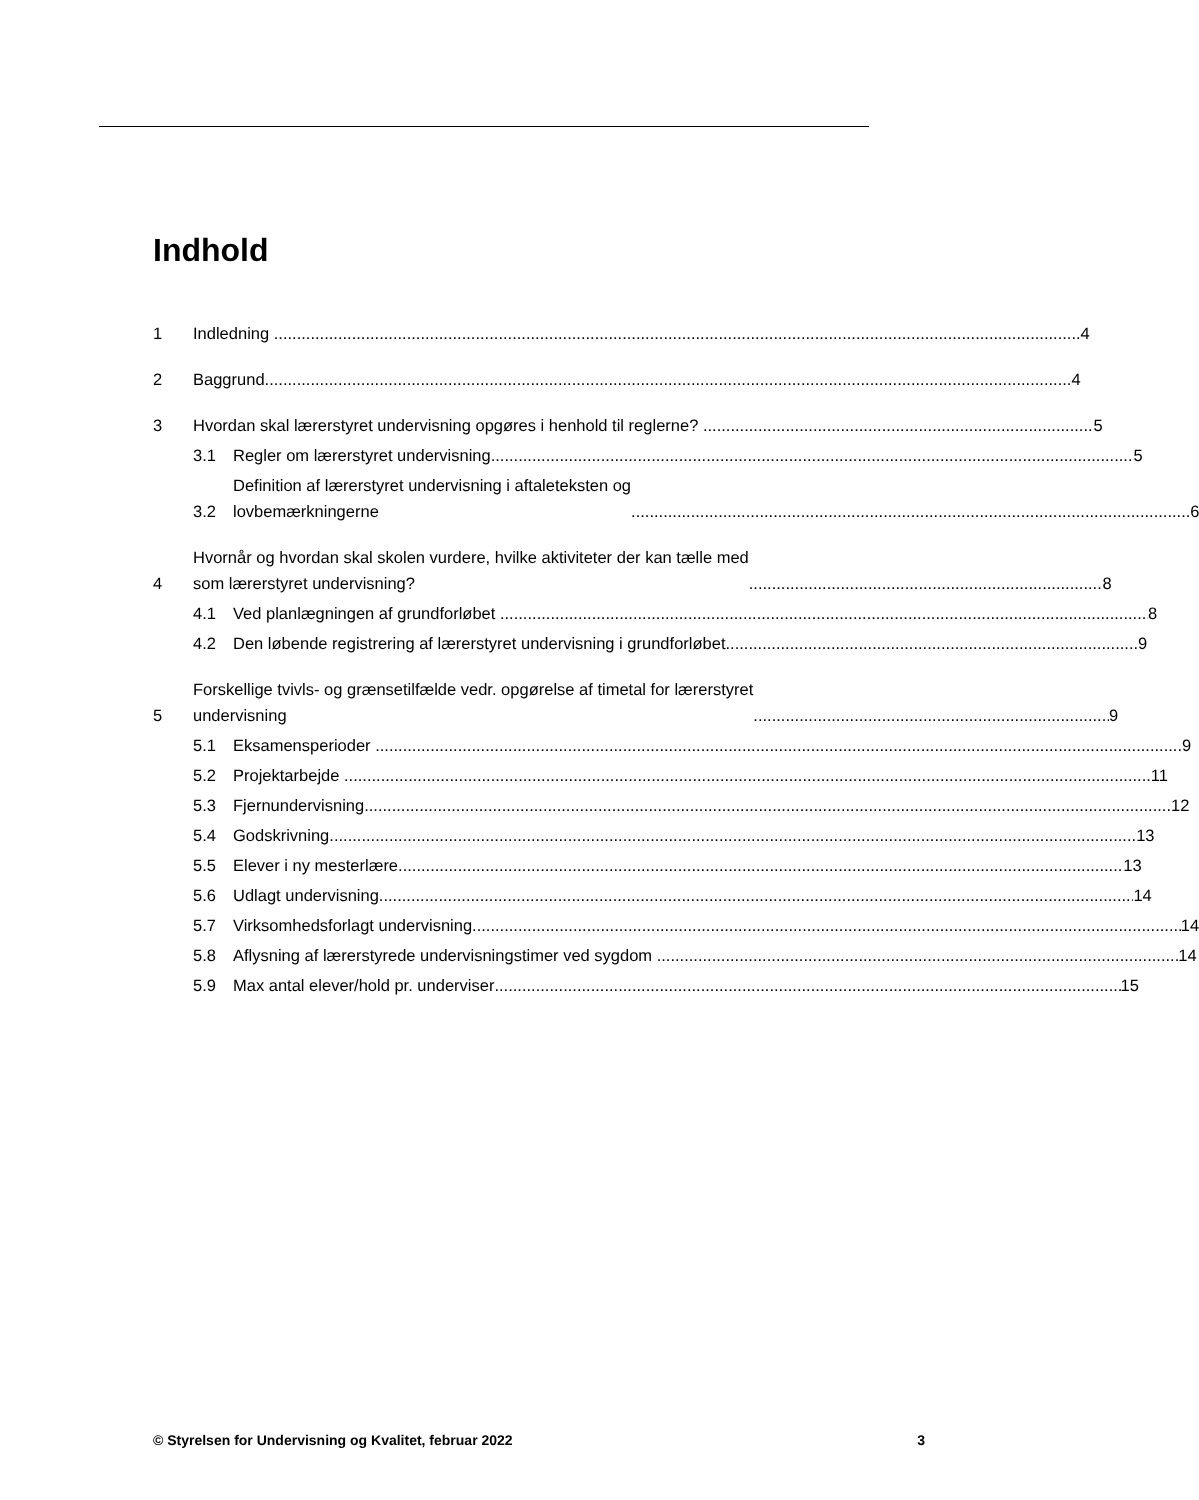Indhold
1
Indledning 4
2
Baggrund 4
3
Hvordan skal lærerstyret undervisning opgøres i henhold til reglerne? 5
3.1
Regler om lærerstyret undervisning 5
3.2
Definition af lærerstyret undervisning i aftaleteksten og
lovbemærkningerne 6
4
Hvornår og hvordan skal skolen vurdere, hvilke aktiviteter der kan tælle med
som lærerstyret undervisning? 8
4.1
Ved planlægningen af grundforløbet 8
4.2
Den løbende registrering af lærerstyret undervisning i grundforløbet 9
5
Forskellige tvivls- og grænsetilfælde vedr. opgørelse af timetal for lærerstyret
undervisning 9
5.1
Eksamensperioder 9
5.2
Projektarbejde 11
5.3
Fjernundervisning 12
5.4
Godskrivning 13
5.5
Elever i ny mesterlære 13
5.6
Udlagt undervisning 14
5.7
Virksomhedsforlagt undervisning 14
5.8
Aflysning af lærerstyrede undervisningstimer ved sygdom 14
5.9
Max antal elever/hold pr. underviser 15
© Styrelsen for Undervisning og Kvalitet, februar 2022 3